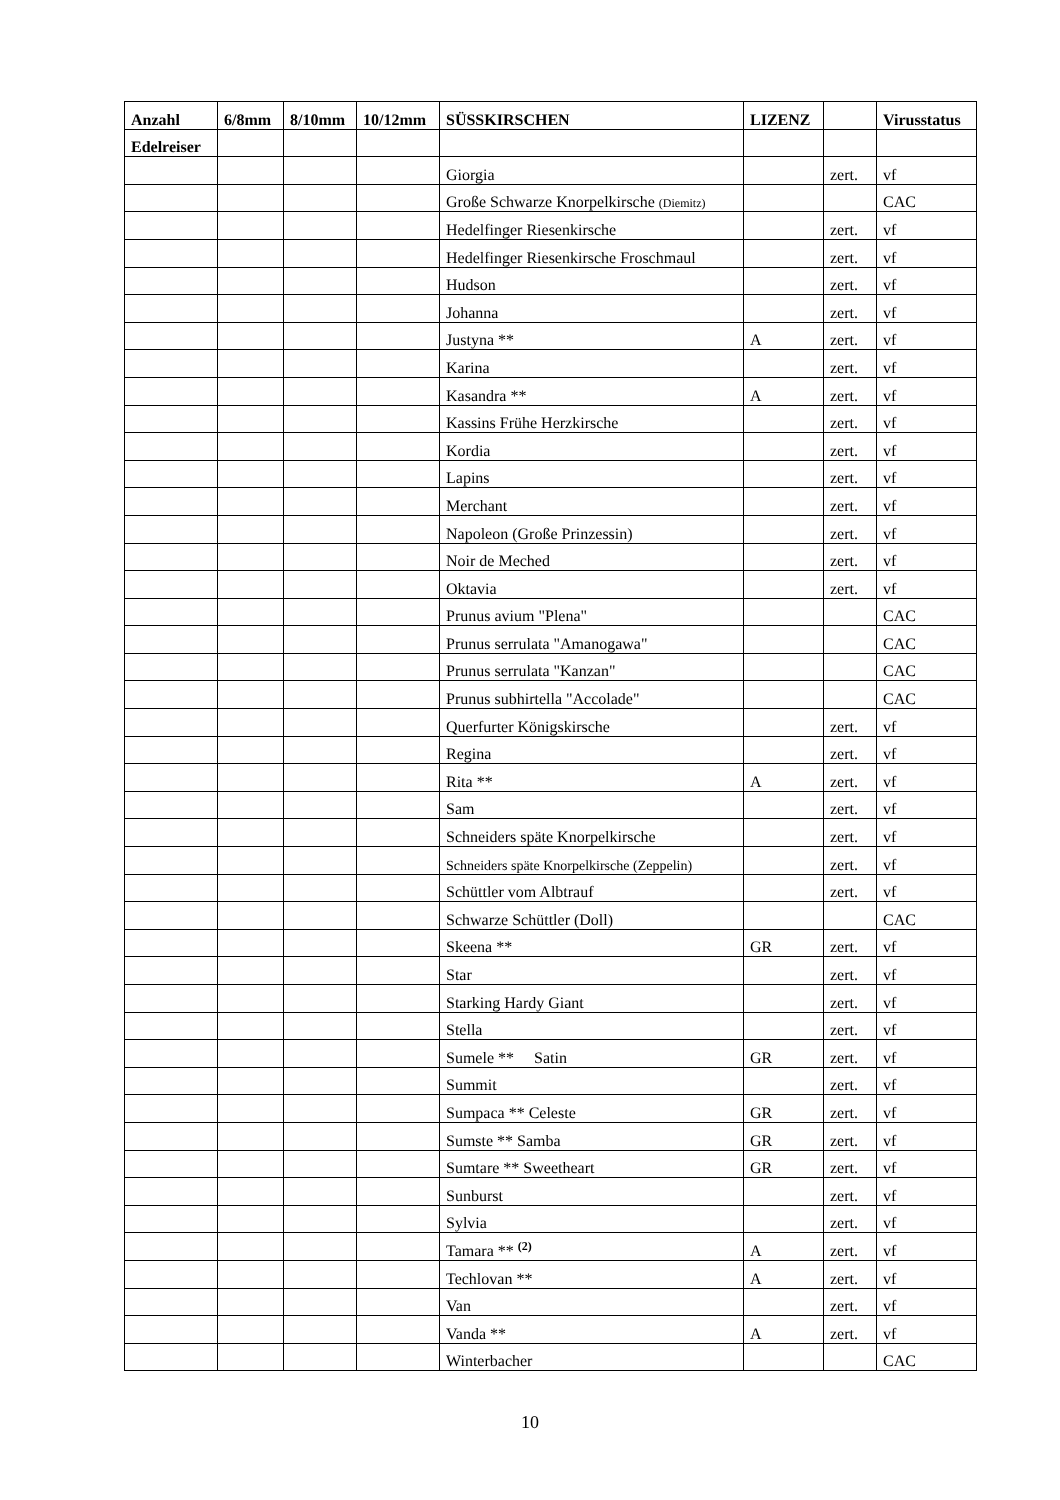| Anzahl | 6/8mm | 8/10mm | 10/12mm | SÜSSKIRSCHEN | LIZENZ | | Virusstatus |
| --- | --- | --- | --- | --- | --- | --- | --- |
| Edelreiser | | | | | | | |
| | | | | Giorgia | | zert. | vf |
| | | | | Große Schwarze Knorpelkirsche (Diemitz) | | | CAC |
| | | | | Hedelfinger Riesenkirsche | | zert. | vf |
| | | | | Hedelfinger Riesenkirsche Froschmaul | | zert. | vf |
| | | | | Hudson | | zert. | vf |
| | | | | Johanna | | zert. | vf |
| | | | | Justyna ** | A | zert. | vf |
| | | | | Karina | | zert. | vf |
| | | | | Kasandra ** | A | zert. | vf |
| | | | | Kassins Frühe Herzkirsche | | zert. | vf |
| | | | | Kordia | | zert. | vf |
| | | | | Lapins | | zert. | vf |
| | | | | Merchant | | zert. | vf |
| | | | | Napoleon (Große Prinzessin) | | zert. | vf |
| | | | | Noir de Meched | | zert. | vf |
| | | | | Oktavia | | zert. | vf |
| | | | | Prunus avium "Plena" | | | CAC |
| | | | | Prunus serrulata "Amanogawa" | | | CAC |
| | | | | Prunus serrulata "Kanzan" | | | CAC |
| | | | | Prunus subhirtella "Accolade" | | | CAC |
| | | | | Querfurter Königskirsche | | zert. | vf |
| | | | | Regina | | zert. | vf |
| | | | | Rita ** | A | zert. | vf |
| | | | | Sam | | zert. | vf |
| | | | | Schneiders späte Knorpelkirsche | | zert. | vf |
| | | | | Schneiders späte Knorpelkirsche (Zeppelin) | | zert. | vf |
| | | | | Schüttler vom Albtrauf | | zert. | vf |
| | | | | Schwarze Schüttler (Doll) | | | CAC |
| | | | | Skeena ** | GR | zert. | vf |
| | | | | Star | | zert. | vf |
| | | | | Starking Hardy Giant | | zert. | vf |
| | | | | Stella | | zert. | vf |
| | | | | Sumele ** Satin | GR | zert. | vf |
| | | | | Summit | | zert. | vf |
| | | | | Sumpaca ** Celeste | GR | zert. | vf |
| | | | | Sumste ** Samba | GR | zert. | vf |
| | | | | Sumtare ** Sweetheart | GR | zert. | vf |
| | | | | Sunburst | | zert. | vf |
| | | | | Sylvia | | zert. | vf |
| | | | | Tamara ** <sup>(2)</sup> | A | zert. | vf |
| | | | | Techlovan ** | A | zert. | vf |
| | | | | Van | | zert. | vf |
| | | | | Vanda ** | A | zert. | vf |
| | | | | Winterbacher | | | CAC |
10